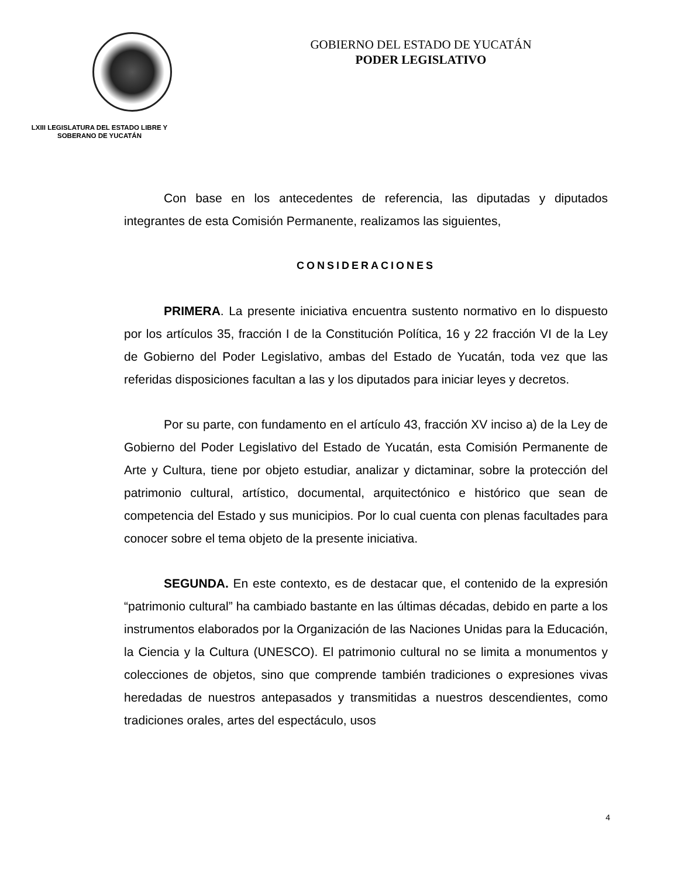LXIII LEGISLATURA DEL ESTADO LIBRE Y SOBERANO DE YUCATÁN
GOBIERNO DEL ESTADO DE YUCATÁN
PODER LEGISLATIVO
Con base en los antecedentes de referencia, las diputadas y diputados integrantes de esta Comisión Permanente, realizamos las siguientes,
CONSIDERACIONES
PRIMERA. La presente iniciativa encuentra sustento normativo en lo dispuesto por los artículos 35, fracción I de la Constitución Política, 16 y 22 fracción VI de la Ley de Gobierno del Poder Legislativo, ambas del Estado de Yucatán, toda vez que las referidas disposiciones facultan a las y los diputados para iniciar leyes y decretos.
Por su parte, con fundamento en el artículo 43, fracción XV inciso a) de la Ley de Gobierno del Poder Legislativo del Estado de Yucatán, esta Comisión Permanente de Arte y Cultura, tiene por objeto estudiar, analizar y dictaminar, sobre la protección del patrimonio cultural, artístico, documental, arquitectónico e histórico que sean de competencia del Estado y sus municipios. Por lo cual cuenta con plenas facultades para conocer sobre el tema objeto de la presente iniciativa.
SEGUNDA. En este contexto, es de destacar que, el contenido de la expresión “patrimonio cultural” ha cambiado bastante en las últimas décadas, debido en parte a los instrumentos elaborados por la Organización de las Naciones Unidas para la Educación, la Ciencia y la Cultura (UNESCO). El patrimonio cultural no se limita a monumentos y colecciones de objetos, sino que comprende también tradiciones o expresiones vivas heredadas de nuestros antepasados y transmitidas a nuestros descendientes, como tradiciones orales, artes del espectáculo, usos
4